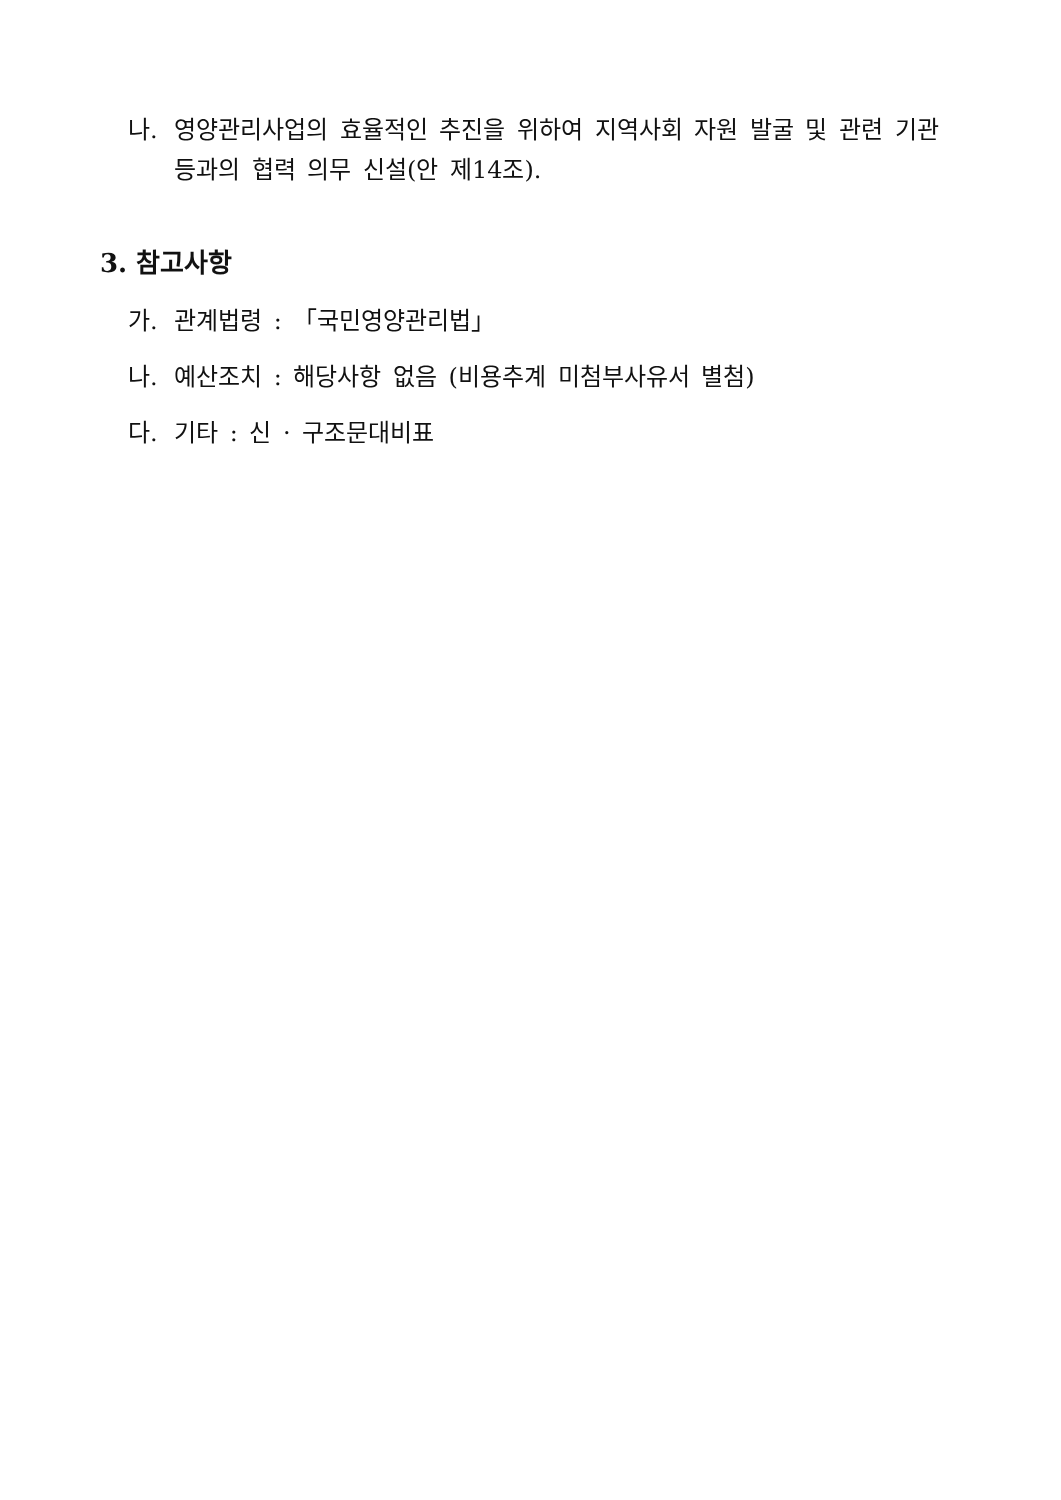나. 영양관리사업의 효율적인 추진을 위하여 지역사회 자원 발굴 및 관련 기관 등과의 협력 의무 신설(안 제14조).
3. 참고사항
가. 관계법령 : 「국민영양관리법」
나. 예산조치 : 해당사항 없음 (비용추계 미첨부사유서 별첨)
다. 기타 : 신 · 구조문대비표